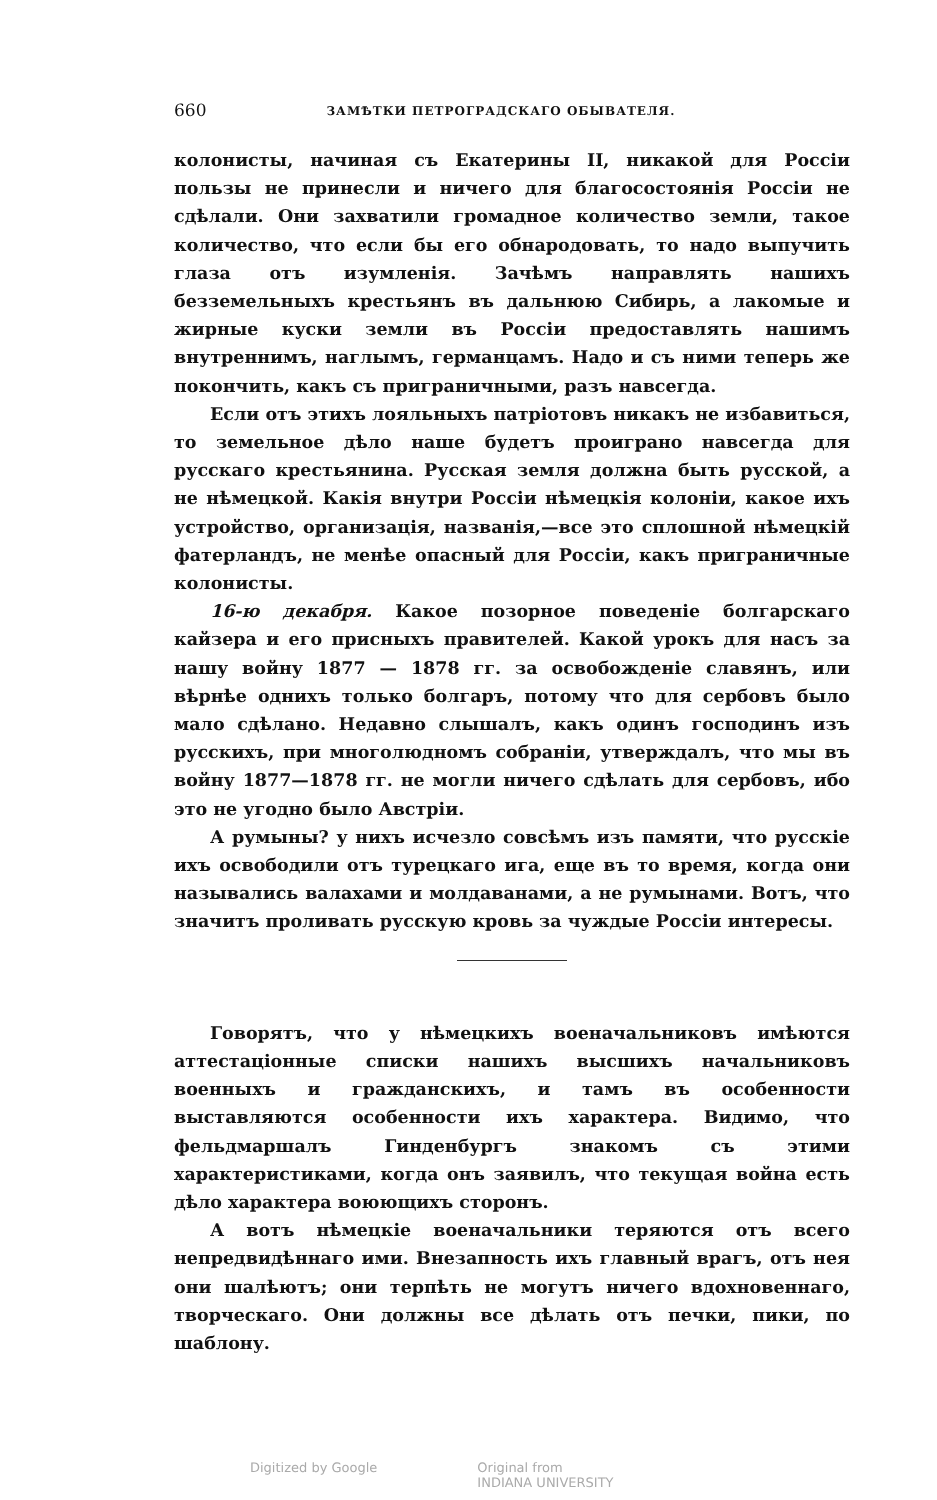660 ЗАМѢТКИ ПЕТРОГРАДСКАГО ОБЫВАТЕЛЯ.
колонисты, начиная съ Екатерины II, никакой для Россіи пользы не принесли и ничего для благосостоянія Россіи не сдѣлали. Они захватили громадное количество земли, такое количество, что если бы его обнародовать, то надо выпучить глаза отъ изумленія. Зачѣмъ направлять нашихъ безземельныхъ крестьянъ въ дальнюю Сибирь, а лакомые и жирные куски земли въ Россіи предоставлять нашимъ внутреннимъ, наглымъ, германцамъ. Надо и съ ними теперь же покончить, какъ съ приграничными, разъ навсегда.
Если отъ этихъ лояльныхъ патріотовъ никакъ не избавиться, то земельное дѣло наше будетъ проиграно навсегда для русскаго крестьянина. Русская земля должна быть русской, а не нѣмецкой. Какія внутри Россіи нѣмецкія колоніи, какое ихъ устройство, организація, названія,—все это сплошной нѣмецкій фатерландъ, не менѣе опасный для Россіи, какъ приграничные колонисты.
16-ю декабря. Какое позорное поведеніе болгарскаго кайзера и его присныхъ правителей. Какой урокъ для насъ за нашу войну 1877 — 1878 гг. за освобожденіе славянъ, или вѣрнѣе однихъ только болгаръ, потому что для сербовъ было мало сдѣлано. Недавно слышалъ, какъ одинъ господинъ изъ русскихъ, при многолюдномъ собраніи, утверждалъ, что мы въ войну 1877—1878 гг. не могли ничего сдѣлать для сербовъ, ибо это не угодно было Австріи.
А румыны? у нихъ исчезло совсѣмъ изъ памяти, что русскіе ихъ освободили отъ турецкаго ига, еще въ то время, когда они назывались валахами и молдаванами, а не румынами. Вотъ, что значитъ проливать русскую кровь за чуждые Россіи интересы.
Говорятъ, что у нѣмецкихъ военачальниковъ имѣются аттестаціонные списки нашихъ высшихъ начальниковъ военныхъ и гражданскихъ, и тамъ въ особенности выставляются особенности ихъ характера. Видимо, что фельдмаршалъ Гинденбургъ знакомъ съ этими характеристиками, когда онъ заявилъ, что текущая война есть дѣло характера воюющихъ сторонъ.
А вотъ нѣмецкіе военачальники теряются отъ всего непредвидѣннаго ими. Внезапность ихъ главный врагъ, отъ нея они шалѣютъ; они терпѣть не могутъ ничего вдохновеннаго, творческаго. Они должны все дѣлать отъ печки, пики, по шаблону.
Digitized by Google Original from
INDIANA UNIVERSITY